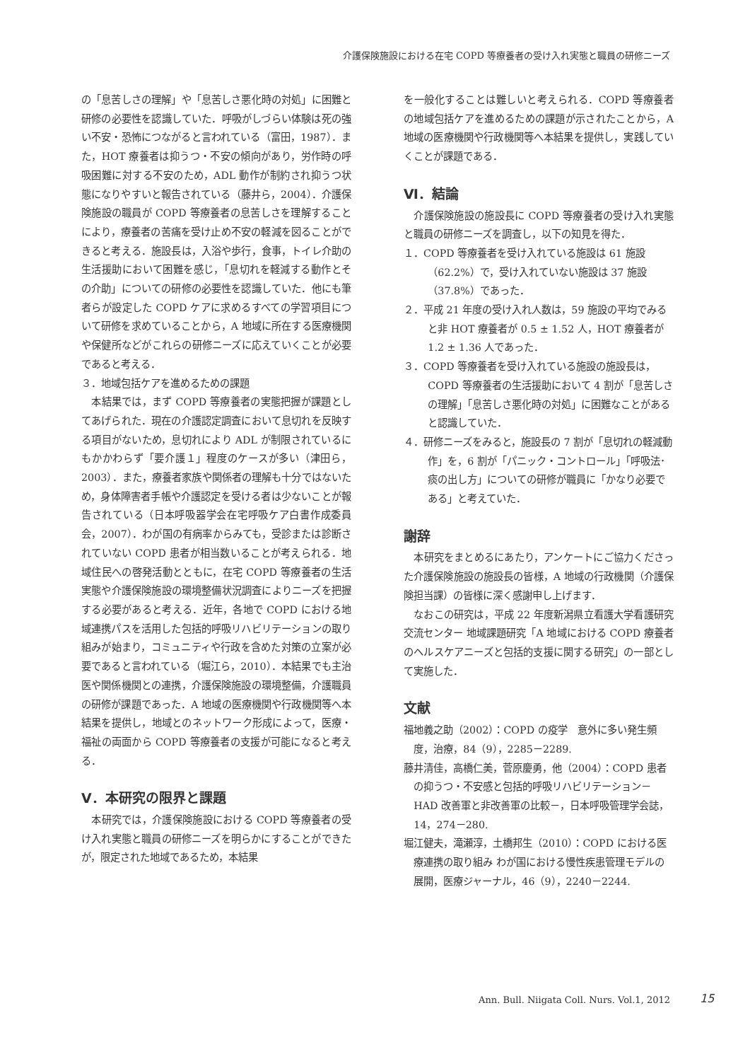介護保険施設における在宅 COPD 等療養者の受け入れ実態と職員の研修ニーズ
の「息苦しさの理解」や「息苦しさ悪化時の対処」に困難と研修の必要性を認識していた．呼吸がしづらい体験は死の強い不安・恐怖につながると言われている（富田，1987）．また，HOT 療養者は抑うつ・不安の傾向があり，労作時の呼吸困難に対する不安のため，ADL 動作が制約され抑うつ状態になりやすいと報告されている（藤井ら，2004）．介護保険施設の職員が COPD 等療養者の息苦しさを理解することにより，療養者の苦痛を受け止め不安の軽減を図ることができると考える．施設長は，入浴や歩行，食事，トイレ介助の生活援助において困難を感じ，「息切れを軽減する動作とその介助」についての研修の必要性を認識していた．他にも筆者らが設定した COPD ケアに求めるすべての学習項目について研修を求めていることから，A 地域に所在する医療機関や保健所などがこれらの研修ニーズに応えていくことが必要であると考える．
３．地域包括ケアを進めるための課題
本結果では，まず COPD 等療養者の実態把握が課題としてあげられた．現在の介護認定調査において息切れを反映する項目がないため，息切れにより ADL が制限されているにもかかわらず「要介護１」程度のケースが多い（津田ら，2003）．また，療養者家族や関係者の理解も十分ではないため，身体障害者手帳や介護認定を受ける者は少ないことが報告されている（日本呼吸器学会在宅呼吸ケア白書作成委員会，2007）．わが国の有病率からみても，受診または診断されていない COPD 患者が相当数いることが考えられる．地域住民への啓発活動とともに，在宅 COPD 等療養者の生活実態や介護保険施設の環境整備状況調査によりニーズを把握する必要があると考える．近年，各地で COPD における地域連携パスを活用した包括的呼吸リハビリテーションの取り組みが始まり，コミュニティや行政を含めた対策の立案が必要であると言われている（堀江ら，2010）．本結果でも主治医や関係機関との連携，介護保険施設の環境整備，介護職員の研修が課題であった．A 地域の医療機関や行政機関等へ本結果を提供し，地域とのネットワーク形成によって，医療・福祉の両面から COPD 等療養者の支援が可能になると考える．
Ⅴ．本研究の限界と課題
本研究では，介護保険施設における COPD 等療養者の受け入れ実態と職員の研修ニーズを明らかにすることができたが，限定された地域であるため，本結果
を一般化することは難しいと考えられる．COPD 等療養者の地域包括ケアを進めるための課題が示されたことから，A 地域の医療機関や行政機関等へ本結果を提供し，実践していくことが課題である．
Ⅵ．結論
介護保険施設の施設長に COPD 等療養者の受け入れ実態と職員の研修ニーズを調査し，以下の知見を得た．
１．COPD 等療養者を受け入れている施設は 61 施設（62.2%）で，受け入れていない施設は 37 施設（37.8%）であった．
２．平成 21 年度の受け入れ人数は，59 施設の平均でみると非 HOT 療養者が 0.5 ± 1.52 人，HOT 療養者が 1.2 ± 1.36 人であった．
３．COPD 等療養者を受け入れている施設の施設長は，COPD 等療養者の生活援助において 4 割が「息苦しさの理解」「息苦しさ悪化時の対処」に困難なことがあると認識していた．
４．研修ニーズをみると，施設長の 7 割が「息切れの軽減動作」を，6 割が「パニック・コントロール」「呼吸法･痰の出し方」についての研修が職員に「かなり必要である」と考えていた．
謝辞
本研究をまとめるにあたり，アンケートにご協力くださった介護保険施設の施設長の皆様，A 地域の行政機関（介護保険担当課）の皆様に深く感謝申し上げます．
なおこの研究は，平成 22 年度新潟県立看護大学看護研究交流センター 地域課題研究「A 地域における COPD 療養者のヘルスケアニーズと包括的支援に関する研究」の一部として実施した．
文献
福地義之助（2002）：COPD の疫学　意外に多い発生頻度，治療，84（9），2285－2289.
藤井清佳，高橋仁美，菅原慶勇，他（2004）：COPD 患者の抑うつ・不安感と包括的呼吸リハビリテーション－HAD 改善軍と非改善軍の比較－，日本呼吸管理学会誌，14，274－280.
堀江健夫，滝瀬淳，土橋邦生（2010）：COPD における医療連携の取り組み わが国における慢性疾患管理モデルの展開，医療ジャーナル，46（9），2240－2244.
Ann. Bull. Niigata Coll. Nurs. Vol.1, 2012
15